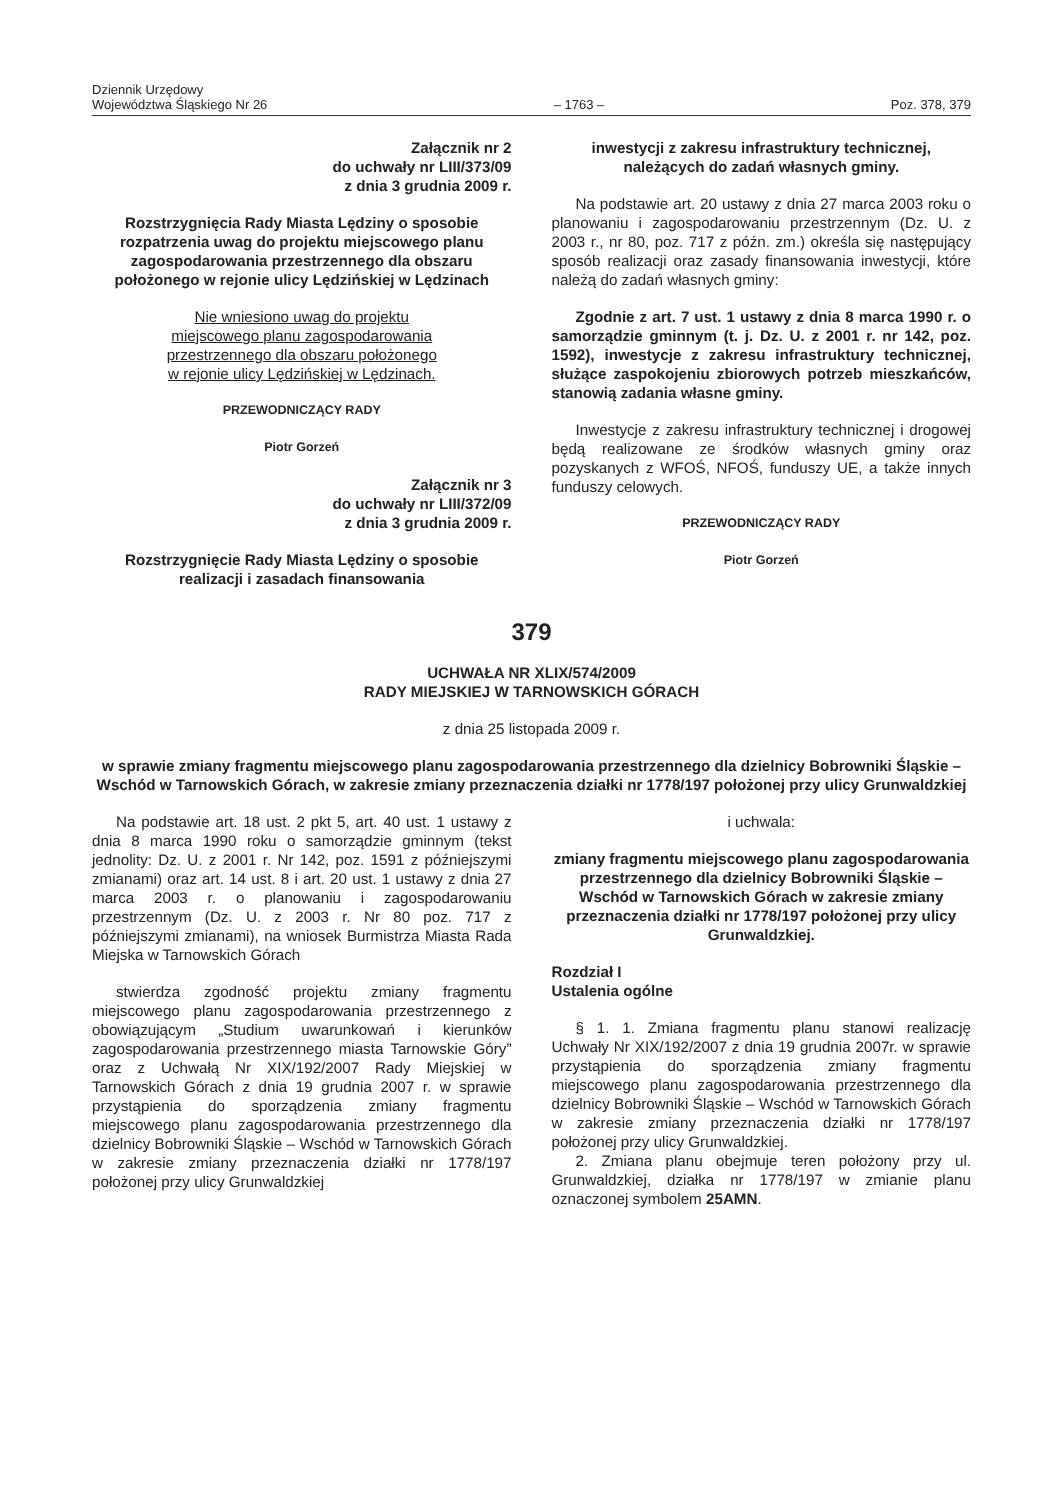Dziennik Urzędowy
Województwa Śląskiego Nr 26
– 1763 –
Poz. 378, 379
Załącznik nr 2
do uchwały nr LIII/373/09
z dnia 3 grudnia 2009 r.
Rozstrzygnięcia Rady Miasta Lędziny o sposobie rozpatrzenia uwag do projektu miejscowego planu zagospodarowania przestrzennego dla obszaru położonego w rejonie ulicy Lędzińskiej w Lędzinach
Nie wniesiono uwag do projektu
miejscowego planu zagospodarowania
przestrzennego dla obszaru położonego
w rejonie ulicy Lędzińskiej w Lędzinach.
PRZEWODNICZĄCY RADY
Piotr Gorzeń
Załącznik nr 3
do uchwały nr LIII/372/09
z dnia 3 grudnia 2009 r.
Rozstrzygnięcie Rady Miasta Lędziny o sposobie realizacji i zasadach finansowania
inwestycji z zakresu infrastruktury technicznej, należących do zadań własnych gminy.
Na podstawie art. 20 ustawy z dnia 27 marca 2003 roku o planowaniu i zagospodarowaniu przestrzennym (Dz. U. z 2003 r., nr 80, poz. 717 z późn. zm.) określa się następujący sposób realizacji oraz zasady finansowania inwestycji, które należą do zadań własnych gminy:
Zgodnie z art. 7 ust. 1 ustawy z dnia 8 marca 1990 r. o samorządzie gminnym (t. j. Dz. U. z 2001 r. nr 142, poz. 1592), inwestycje z zakresu infrastruktury technicznej, służące zaspokojeniu zbiorowych potrzeb mieszkańców, stanowią zadania własne gminy.
Inwestycje z zakresu infrastruktury technicznej i drogowej będą realizowane ze środków własnych gminy oraz pozyskanych z WFOŚ, NFOŚ, funduszy UE, a także innych funduszy celowych.
PRZEWODNICZĄCY RADY
Piotr Gorzeń
379
UCHWAŁA NR XLIX/574/2009
RADY MIEJSKIEJ W TARNOWSKICH GÓRACH
z dnia 25 listopada 2009 r.
w sprawie zmiany fragmentu miejscowego planu zagospodarowania przestrzennego dla dzielnicy Bobrowniki Śląskie – Wschód w Tarnowskich Górach, w zakresie zmiany przeznaczenia działki nr 1778/197 położonej przy ulicy Grunwaldzkiej
Na podstawie art. 18 ust. 2 pkt 5, art. 40 ust. 1 ustawy z dnia 8 marca 1990 roku o samorządzie gminnym (tekst jednolity: Dz. U. z 2001 r. Nr 142, poz. 1591 z późniejszymi zmianami) oraz art. 14 ust. 8 i art. 20 ust. 1 ustawy z dnia 27 marca 2003 r. o planowaniu i zagospodarowaniu przestrzennym (Dz. U. z 2003 r. Nr 80 poz. 717 z późniejszymi zmianami), na wniosek Burmistrza Miasta Rada Miejska w Tarnowskich Górach
stwierdza zgodność projektu zmiany fragmentu miejscowego planu zagospodarowania przestrzennego z obowiązującym „Studium uwarunkowań i kierunków zagospodarowania przestrzennego miasta Tarnowskie Góry” oraz z Uchwałą Nr XIX/192/2007 Rady Miejskiej w Tarnowskich Górach z dnia 19 grudnia 2007 r. w sprawie przystąpienia do sporządzenia zmiany fragmentu miejscowego planu zagospodarowania przestrzennego dla dzielnicy Bobrowniki Śląskie – Wschód w Tarnowskich Górach w zakresie zmiany przeznaczenia działki nr 1778/197 położonej przy ulicy Grunwaldzkiej
i uchwala:
zmiany fragmentu miejscowego planu zagospodarowania przestrzennego dla dzielnicy Bobrowniki Śląskie – Wschód w Tarnowskich Górach w zakresie zmiany przeznaczenia działki nr 1778/197 położonej przy ulicy Grunwaldzkiej.
Rozdział I
Ustalenia ogólne
§ 1. 1. Zmiana fragmentu planu stanowi realizację Uchwały Nr XIX/192/2007 z dnia 19 grudnia 2007r. w sprawie przystąpienia do sporządzenia zmiany fragmentu miejscowego planu zagospodarowania przestrzennego dla dzielnicy Bobrowniki Śląskie – Wschód w Tarnowskich Górach w zakresie zmiany przeznaczenia działki nr 1778/197 położonej przy ulicy Grunwaldzkiej.
2. Zmiana planu obejmuje teren położony przy ul. Grunwaldzkiej, działka nr 1778/197 w zmianie planu oznaczonej symbolem 25AMN.